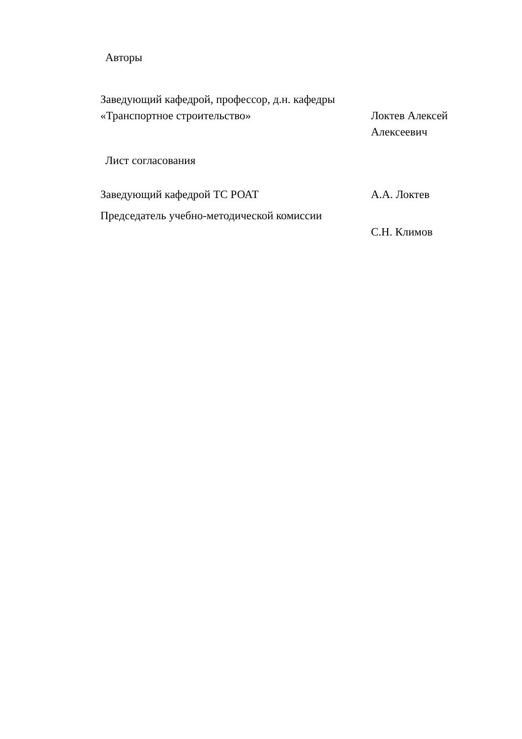Авторы
Заведующий кафедрой, профессор, д.н. кафедры «Транспортное строительство»
Локтев Алексей Алексеевич
Лист согласования
Заведующий кафедрой ТС РОАТ А.А. Локтев
Председатель учебно-методической комиссии
С.Н. Климов